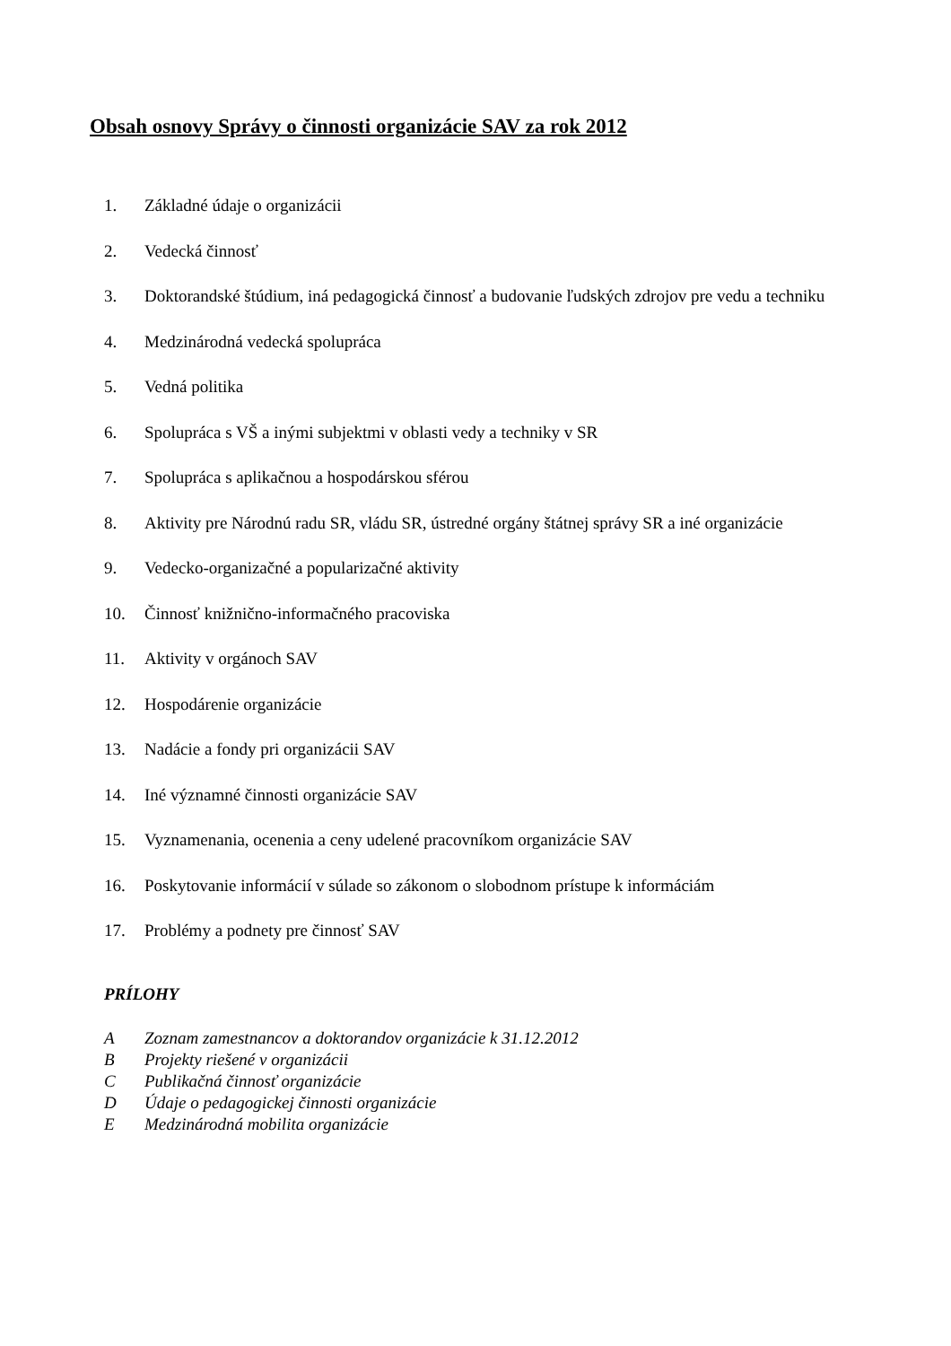Obsah osnovy Správy o činnosti organizácie SAV za rok 2012
1. Základné údaje o organizácii
2. Vedecká činnosť
3. Doktorandské štúdium, iná pedagogická činnosť a budovanie ľudských zdrojov pre vedu a techniku
4. Medzinárodná vedecká spolupráca
5. Vedná politika
6. Spolupráca s VŠ a inými subjektmi v oblasti vedy a techniky v SR
7. Spolupráca s aplikačnou a hospodárskou sférou
8. Aktivity pre Národnú radu SR, vládu SR, ústredné orgány štátnej správy SR a iné organizácie
9. Vedecko-organizačné a popularizačné aktivity
10. Činnosť knižnično-informačného pracoviska
11. Aktivity v orgánoch SAV
12. Hospodárenie organizácie
13. Nadácie a fondy pri organizácii SAV
14. Iné významné činnosti organizácie SAV
15. Vyznamenania, ocenenia a ceny udelené pracovníkom organizácie SAV
16. Poskytovanie informácií v súlade so zákonom o slobodnom prístupe k informáciám
17. Problémy a podnety pre činnosť SAV
PRÍLOHY
A Zoznam zamestnancov a doktorandov organizácie k 31.12.2012
B Projekty riešené v organizácii
C Publikačná činnosť organizácie
D Údaje o pedagogickej činnosti organizácie
E Medzinárodná mobilita organizácie